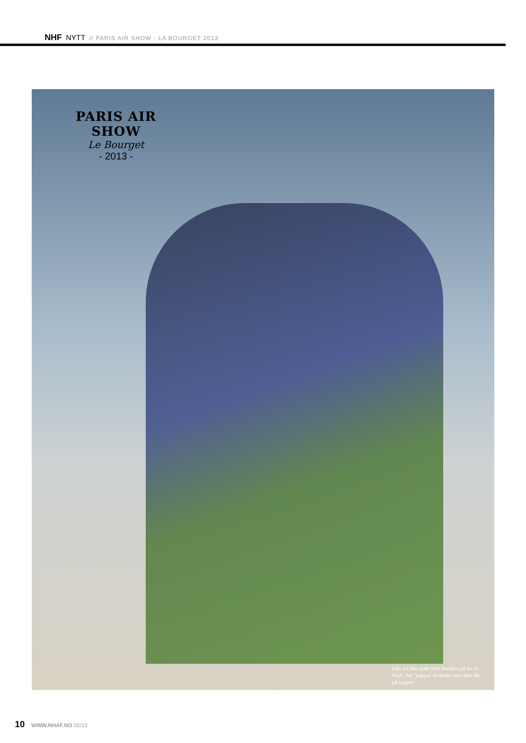NHF NYTT // PARIS AIR SHOW - LA BOURGET 2013
PARIS AIR SHOW
Le Bourget
- 2013 -
Silje tok like godt med familien på tur til Paris, her “pappa” Andreas med den lille på ryggen
10 WWW.NHAF.NO 02/13